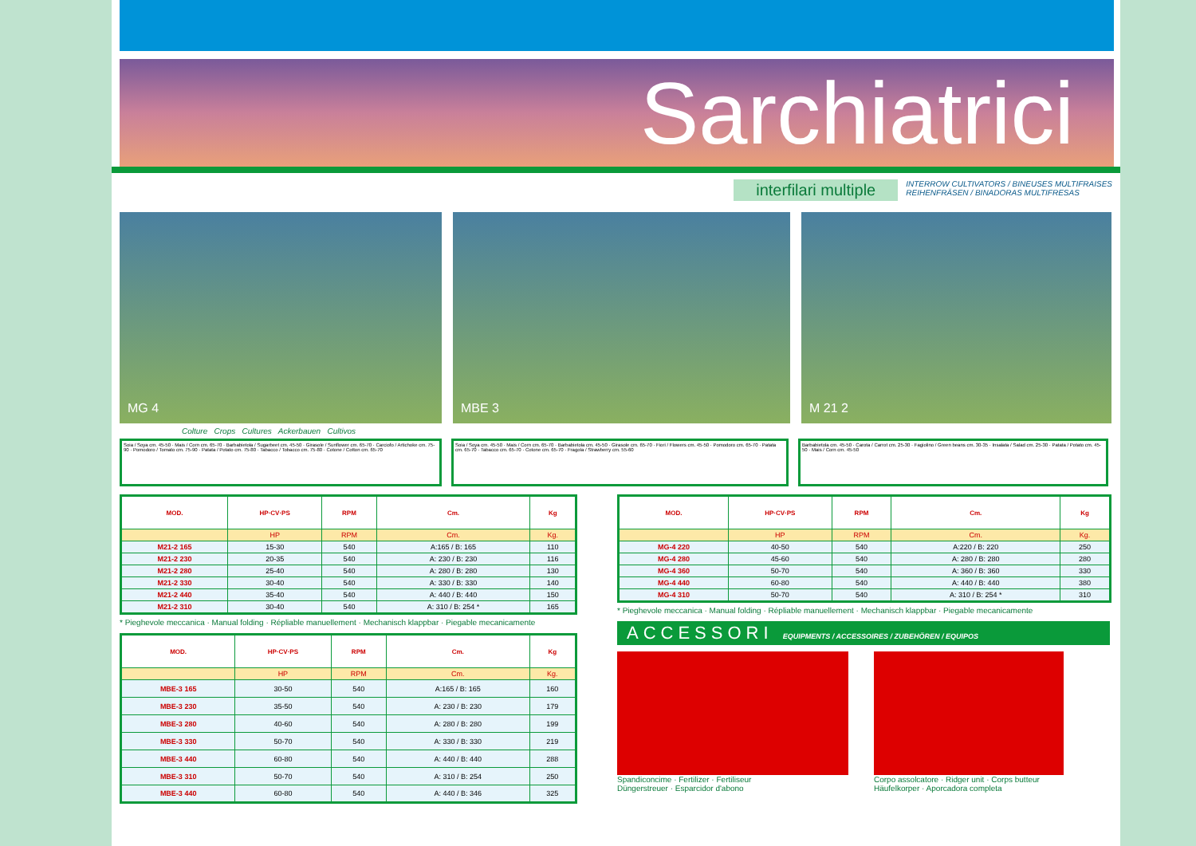Sarchiatrici
interfilari multiple
INTERROW CULTIVATORS / BINEUSES MULTIFRAISES
REIHENFRÄSEN / BINADORAS MULTIFRESAS
MG 4 MBE 3 M 21 2
Colture Crops Cultures Ackerbauen Cultivos
Soia / Soya cm. 45-50 · Mais / Corn cm. 65-70 · Barbabietola / Sugarbeet cm. 45-50 · Girasole / Sunflower cm. 65-70 · Carciofo / Artichoke cm. 75-90 · Pomodoro / Tomato cm. 75-90 · Patata / Potato cm. 75-80 · Tabacco / Tobacco cm. 75-80 · Cotone / Cotton cm. 65-70
Soia / Soya cm. 45-50 · Mais / Corn cm. 65-70 · Barbabietola cm. 45-50 · Girasole cm. 65-70 · Fiori / Flowers cm. 45-50 · Pomodoro cm. 65-70 · Patata cm. 65-70 · Tabacco cm. 65-70 · Cotone cm. 65-70 · Fragola / Strawberry cm. 55-60
Barbabietola cm. 45-50 · Carota / Carrot cm. 25-30 · Fagiolino / Green beans cm. 30-35 · Insalata / Salad cm. 25-30 · Patata / Potato cm. 45-50 · Mais / Corn cm. 45-50
| MOD. | HP·CV·PS | RPM | Cm. | Kg |
| --- | --- | --- | --- | --- |
| | HP | RPM | Cm. | Kg. |
| M21-2 165 | 15-30 | 540 | A:165 / B: 165 | 110 |
| M21-2 230 | 20-35 | 540 | A: 230 / B: 230 | 116 |
| M21-2 280 | 25-40 | 540 | A: 280 / B: 280 | 130 |
| M21-2 330 | 30-40 | 540 | A: 330 / B: 330 | 140 |
| M21-2 440 | 35-40 | 540 | A: 440 / B: 440 | 150 |
| M21-2 310 | 30-40 | 540 | A: 310 / B: 254 * | 165 |
* Pieghevole meccanica · Manual folding · Répliable manuellement · Mechanisch klappbar · Piegable mecanicamente
| MOD. | HP·CV·PS | RPM | Cm. | Kg |
| --- | --- | --- | --- | --- |
| | HP | RPM | Cm. | Kg. |
| MBE-3 165 | 30-50 | 540 | A:165 / B: 165 | 160 |
| MBE-3 230 | 35-50 | 540 | A: 230 / B: 230 | 179 |
| MBE-3 280 | 40-60 | 540 | A: 280 / B: 280 | 199 |
| MBE-3 330 | 50-70 | 540 | A: 330 / B: 330 | 219 |
| MBE-3 440 | 60-80 | 540 | A: 440 / B: 440 | 288 |
| MBE-3 310 | 50-70 | 540 | A: 310 / B: 254 | 250 |
| MBE-3 440 | 60-80 | 540 | A: 440 / B: 346 | 325 |
| MOD. | HP·CV·PS | RPM | Cm. | Kg |
| --- | --- | --- | --- | --- |
| | HP | RPM | Cm. | Kg. |
| MG-4 220 | 40-50 | 540 | A:220 / B: 220 | 250 |
| MG-4 280 | 45-60 | 540 | A: 280 / B: 280 | 280 |
| MG-4 360 | 50-70 | 540 | A: 360 / B: 360 | 330 |
| MG-4 440 | 60-80 | 540 | A: 440 / B: 440 | 380 |
| MG-4 310 | 50-70 | 540 | A: 310 / B: 254 * | 310 |
* Pieghevole meccanica · Manual folding · Répliable manuellement · Mechanisch klappbar · Piegable mecanicamente
ACCESSORI EQUIPMENTS / ACCESSOIRES / ZUBEHÖREN / EQUIPOS
Spandiconcime · Fertilizer · Fertiliseur
Düngerstreuer · Esparcidor d'abono
Corpo assolcatore · Ridger unit · Corps butteur
Häufelkorper · Aporcadora completa